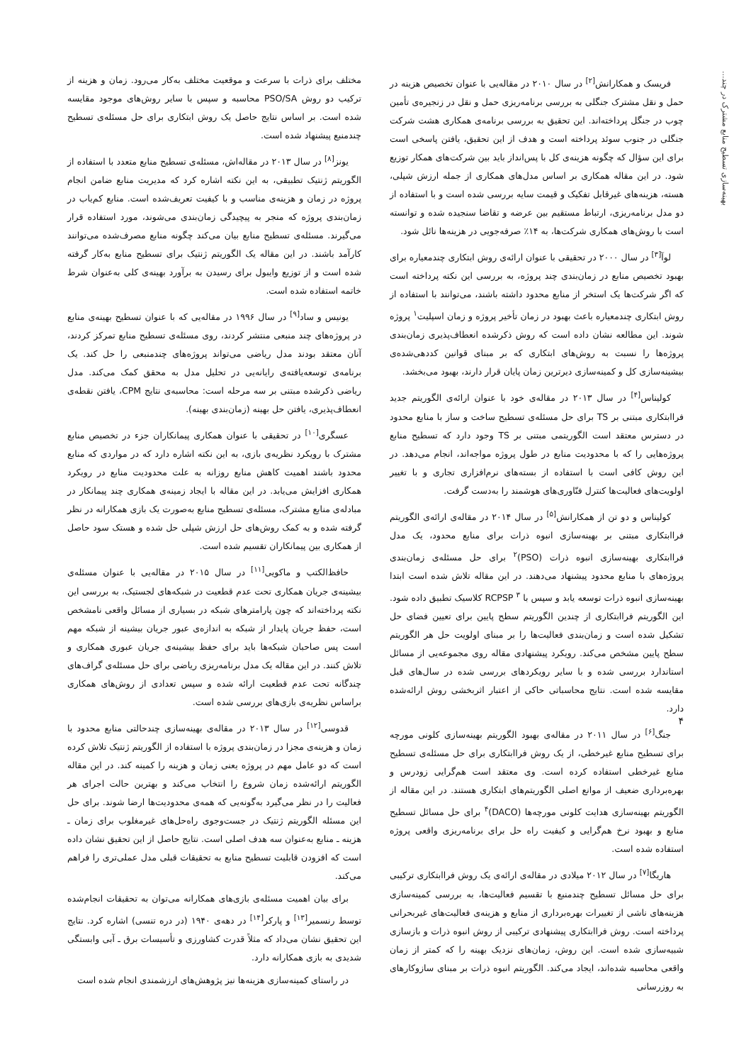بهینه‌سازی تسطیح منابع مشترک در چند...
فریسک و همکارانش<sup>[۲]</sup> در سال ۲۰۱۰ در مقاله‌یی با عنوان تخصیص هزینه در حمل و نقل مشترک جنگلی به بررسی برنامه‌ریزی حمل و نقل در زنجیره‌ی تأمین چوب در جنگل پرداخته‌اند. این تحقیق به بررسی برنامه‌ی همکاری هشت شرکت جنگلی در جنوب سوئد پرداخته است و هدف از این تحقیق، یافتن پاسخی است برای این سؤال که چگونه هزینه‌ی کل با پس‌انداز باید بین شرکت‌های همکار توزیع شود. در این مقاله همکاری بر اساس مدل‌های همکاری از جمله ارزش شپلی، هسته، هزینه‌های غیرقابل تفکیک و قیمت سایه بررسی شده است و با استفاده از دو مدل برنامه‌ریزی، ارتباط مستقیم بین عرضه و تقاضا سنجیده شده و توانسته است با روش‌های همکاری شرکت‌ها، به ۱۴٪ صرفه‌جویی در هزینه‌ها نائل شود.
لوآ<sup>[۳]</sup> در سال ۲۰۰۰ در تحقیقی با عنوان ارائه‌ی روش ابتکاری چندمعیاره برای بهبود تخصیص منابع در زمان‌بندی چند پروژه، به بررسی این نکته پرداخته است که اگر شرکت‌ها یک استخر از منابع محدود داشته باشند، می‌توانند با استفاده از روش ابتکاری چندمعیاره باعث بهبود در زمان تأخیر پروژه و زمان اسپلیت<sup>۱</sup> پروژه شوند. این مطالعه نشان داده است که روش ذکرشده انعطاف‌پذیری زمان‌بندی پروژه‌ها را نسبت به روش‌های ابتکاری که بر مبنای قوانین کددهی‌شده‌ی بیشینه‌سازی کل و کمینه‌سازی دیرترین زمان پایان قرار دارند، بهبود می‌بخشد.
کولیناس<sup>[۴]</sup> در سال ۲۰۱۳ در مقاله‌ی خود با عنوان ارائه‌ی الگوریتم جدید فراابتکاری مبتنی بر TS برای حل مسئله‌ی تسطیح ساخت و ساز با منابع محدود در دسترس معتقد است الگوریتمی مبتنی بر TS وجود دارد که تسطیح منابع پروژه‌هایی را که با محدودیت منابع در طول پروژه مواجه‌اند، انجام می‌دهد. در این روش کافی است با استفاده از بسته‌های نرم‌افزاری تجاری و با تغییر اولویت‌های فعالیت‌ها کنترل فنّاوری‌های هوشمند را به‌دست گرفت.
کولیناس و دو تن از همکارانش<sup>[۵]</sup> در سال ۲۰۱۴ در مقاله‌ی ارائه‌ی الگوریتم فراابتکاری مبتنی بر بهینه‌سازی انبوه ذرات برای منابع محدود، یک مدل فراابتکاری بهینه‌سازی انبوه ذرات (PSO)<sup>۲</sup> برای حل مسئله‌ی زمان‌بندی پروژه‌های با منابع محدود پیشنهاد می‌دهند. در این مقاله تلاش شده است ابتدا بهینه‌سازی انبوه ذرات توسعه یابد و سپس با RCPSP <sup>۳</sup> کلاسیک تطبیق داده شود. این الگوریتم فراابتکاری از چندین الگوریتم سطح پایین برای تعیین فضای حل تشکیل شده است و زمان‌بندی فعالیت‌ها را بر مبنای اولویت حل هر الگوریتم سطح پایین مشخص می‌کند. رویکرد پیشنهادی مقاله روی مجموعه‌یی از مسائل استاندارد بررسی شده و با سایر رویکردهای بررسی شده در سال‌های قبل مقایسه شده است. نتایج محاسباتی حاکی از اعتبار اثربخشی روش ارائه‌شده دارد.
جنگ<sup>[۶]</sup> در سال ۲۰۱۱ در مقاله‌ی بهبود الگوریتم بهینه‌سازی کلونی مورچه برای تسطیح منابع غیرخطی، از یک روش فراابتکاری برای حل مسئله‌ی تسطیح منابع غیرخطی استفاده کرده است. وی معتقد است هم‌گرایی زودرس و بهره‌برداری ضعیف از موانع اصلی الگوریتم‌های ابتکاری هستند. در این مقاله از الگوریتم بهینه‌سازی هدایت کلونی مورچه‌ها (DACO)<sup>۴</sup> برای حل مسائل تسطیح منابع و بهبود نرخ هم‌گرایی و کیفیت راه حل برای برنامه‌ریزی واقعی پروژه استفاده شده است.
هاریگا<sup>[۷]</sup> در سال ۲۰۱۲ میلادی در مقاله‌ی ارائه‌ی یک روش فراابتکاری ترکیبی برای حل مسائل تسطیح چندمنبع با تقسیم فعالیت‌ها، به بررسی کمینه‌سازی هزینه‌های ناشی از تغییرات بهره‌برداری از منابع و هزینه‌ی فعالیت‌های غیربحرانی پرداخته است. روش فراابتکاری پیشنهادی ترکیبی از روش انبوه ذرات و بازسازی شبیه‌سازی شده است. این روش، زمان‌های نزدیک بهینه را که کمتر از زمان واقعی محاسبه شده‌اند، ایجاد می‌کند. الگوریتم انبوه ذرات بر مبنای سازوکارهای به روزرسانی
مختلف برای ذرات با سرعت و موقعیت مختلف به‌کار می‌رود. زمان و هزینه از ترکیب دو روش PSO/SA محاسبه و سپس با سایر روش‌های موجود مقایسه شده است. بر اساس نتایج حاصل یک روش ابتکاری برای حل مسئله‌ی تسطیح چندمنبع پیشنهاد شده است.
یونز<sup>[۸]</sup> در سال ۲۰۱۳ در مقاله‌اش، مسئله‌ی تسطیح منابع متعدد با استفاده از الگوریتم ژنتیک تطبیقی، به این نکته اشاره کرد که مدیریت منابع ضامن انجام پروژه در زمان و هزینه‌ی مناسب و با کیفیت تعریف‌شده است. منابع کم‌یاب در زمان‌بندی پروژه که منجر به پیچیدگی زمان‌بندی می‌شوند، مورد استفاده قرار می‌گیرند. مسئله‌ی تسطیح منابع بیان می‌کند چگونه منابع مصرف‌شده می‌توانند کارآمد باشند. در این مقاله یک الگوریتم ژنتیک برای تسطیح منابع به‌کار گرفته شده است و از توزیع وایبول برای رسیدن به برآورد بهینه‌ی کلی به‌عنوان شرط خاتمه استفاده شده است.
یونیس و ساد<sup>[۹]</sup> در سال ۱۹۹۶ در مقاله‌یی که با عنوان تسطیح بهینه‌ی منابع در پروژه‌های چند منبعی منتشر کردند، روی مسئله‌ی تسطیح منابع تمرکز کردند، آنان معتقد بودند مدل ریاضی می‌تواند پروژه‌های چندمنبعی را حل کند. یک برنامه‌ی توسعه‌یافته‌ی رایانه‌یی در تحلیل مدل به محقق کمک می‌کند. مدل ریاضی ذکرشده مبتنی بر سه مرحله است: محاسبه‌ی نتایج CPM، یافتن نقطه‌ی انعطاف‌پذیری، یافتن حل بهینه (زمان‌بندی بهینه).
عسگری<sup>[۱۰]</sup> در تحقیقی با عنوان همکاری پیمانکاران جزء در تخصیص منابع مشترک با رویکرد نظریه‌ی بازی، به این نکته اشاره دارد که در مواردی که منابع محدود باشند اهمیت کاهش منابع روزانه به علت محدودیت منابع در رویکرد همکاری افزایش می‌یابد. در این مقاله با ایجاد زمینه‌ی همکاری چند پیمانکار در مبادله‌ی منابع مشترک، مسئله‌ی تسطیح منابع به‌صورت یک بازی همکارانه در نظر گرفته شده و به کمک روش‌های حل ارزش شپلی حل شده و هستک سود حاصل از همکاری بین پیمانکاران تقسیم شده است.
حافظ‌الکتب و ماکویی<sup>[۱۱]</sup> در سال ۲۰۱۵ در مقاله‌یی با عنوان مسئله‌ی بیشینه‌ی جریان همکاری تحت عدم قطعیت در شبکه‌های لجستیک، به بررسی این نکته پرداخته‌اند که چون پارامترهای شبکه در بسیاری از مسائل واقعی نامشخص است، حفظ جریان پایدار از شبکه به اندازه‌ی عبور جریان بیشینه از شبکه مهم است پس صاحبان شبکه‌ها باید برای حفظ بیشینه‌ی جریان عبوری همکاری و تلاش کنند. در این مقاله یک مدل برنامه‌ریزی ریاضی برای حل مسئله‌ی گراف‌های چندگانه تحت عدم قطعیت ارائه شده و سپس تعدادی از روش‌های همکاری براساس نظریه‌ی بازی‌های بررسی شده است.
قدوسی<sup>[۱۲]</sup> در سال ۲۰۱۳ در مقاله‌ی بهینه‌سازی چندحالتی منابع محدود با زمان و هزینه‌ی مجزا در زمان‌بندی پروژه با استفاده از الگوریتم ژنتیک تلاش کرده است که دو عامل مهم در پروژه یعنی زمان و هزینه را کمینه کند. در این مقاله الگوریتم ارائه‌شده زمان شروع را انتخاب می‌کند و بهترین حالت اجرای هر فعالیت را در نظر می‌گیرد به‌گونه‌یی که همه‌ی محدودیت‌ها ارضا شوند. برای حل این مسئله الگوریتم ژنتیک در جست‌وجوی راه‌حل‌های غیرمغلوب برای زمان ـ هزینه ـ منابع به‌عنوان سه هدف اصلی است. نتایج حاصل از این تحقیق نشان داده است که افزودن قابلیت تسطیح منابع به تحقیقات قبلی مدل عملی‌تری را فراهم می‌کند.
برای بیان اهمیت مسئله‌ی بازی‌های همکارانه می‌توان به تحقیقات انجام‌شده توسط رنسمیر<sup>[۱۳]</sup> و پارکر<sup>[۱۴]</sup> در دهه‌ی ۱۹۴۰ (در دره تنسی) اشاره کرد. نتایج این تحقیق نشان می‌داد که مثلاً قدرت کشاورزی و تأسیسات برق ـ آبی وابستگی شدیدی به بازی همکارانه دارد.
در راستای کمینه‌سازی هزینه‌ها نیز پژوهش‌های ارزشمندی انجام شده است
۴